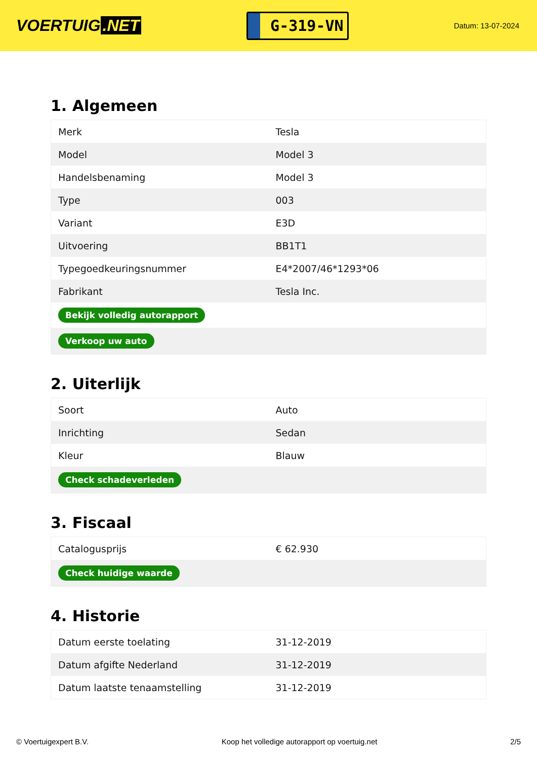VOERTUIG.NET
G-319-VN
Datum: 13-07-2024
1. Algemeen
| Merk | Tesla |
| Model | Model 3 |
| Handelsbenaming | Model 3 |
| Type | 003 |
| Variant | E3D |
| Uitvoering | BB1T1 |
| Typegoedkeuringsnummer | E4*2007/46*1293*06 |
| Fabrikant | Tesla Inc. |
| Bekijk volledig autorapport | |
| Verkoop uw auto | |
2. Uiterlijk
| Soort | Auto |
| Inrichting | Sedan |
| Kleur | Blauw |
| Check schadeverleden | |
3. Fiscaal
| Catalogusprijs | € 62.930 |
| Check huidige waarde | |
4. Historie
| Datum eerste toelating | 31-12-2019 |
| Datum afgifte Nederland | 31-12-2019 |
| Datum laatste tenaamstelling | 31-12-2019 |
© Voertuigexpert B.V. Koop het volledige autorapport op voertuig.net 2/5